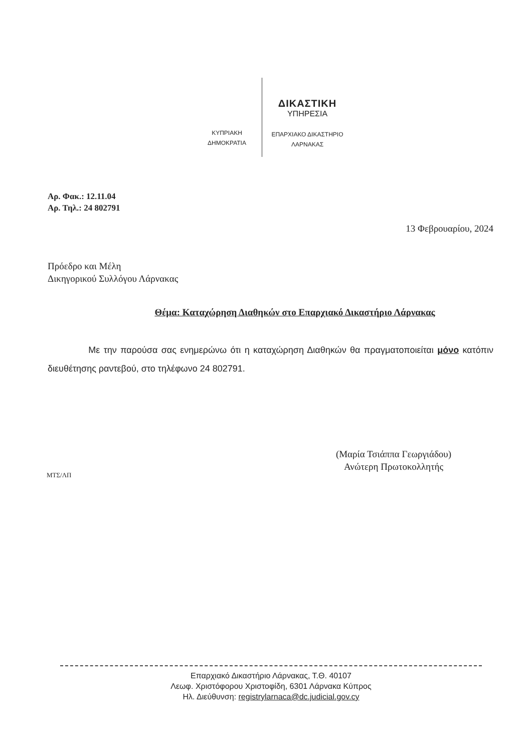ΚΥΠΡΙΑΚΗ
ΔΗΜΟΚΡΑΤΙΑ
ΔΙΚΑΣΤΙΚΗ
ΥΠΗΡΕΣΙΑ
ΕΠΑΡΧΙΑΚΟ ΔΙΚΑΣΤΗΡΙΟ
ΛΑΡΝΑΚΑΣ
Αρ. Φακ.: 12.11.04
Αρ. Τηλ.: 24 802791
13 Φεβρουαρίου, 2024
Πρόεδρο και Μέλη
Δικηγορικού Συλλόγου Λάρνακας
Θέμα: Καταχώρηση Διαθηκών στο Επαρχιακό Δικαστήριο Λάρνακας
Με την παρούσα σας ενημερώνω ότι η καταχώρηση Διαθηκών θα πραγματοποιείται μόνο κατόπιν διευθέτησης ραντεβού, στο τηλέφωνο 24 802791.
(Μαρία Τσιάππα Γεωργιάδου)
Ανώτερη Πρωτοκολλητής
ΜΤΣ/ΛΠ
Επαρχιακό Δικαστήριο Λάρνακας, Τ.Θ. 40107
Λεωφ. Χριστόφορου Χριστοφίδη, 6301 Λάρνακα Κύπρος
Ηλ. Διεύθυνση: registrylarnaca@dc.judicial.gov.cy